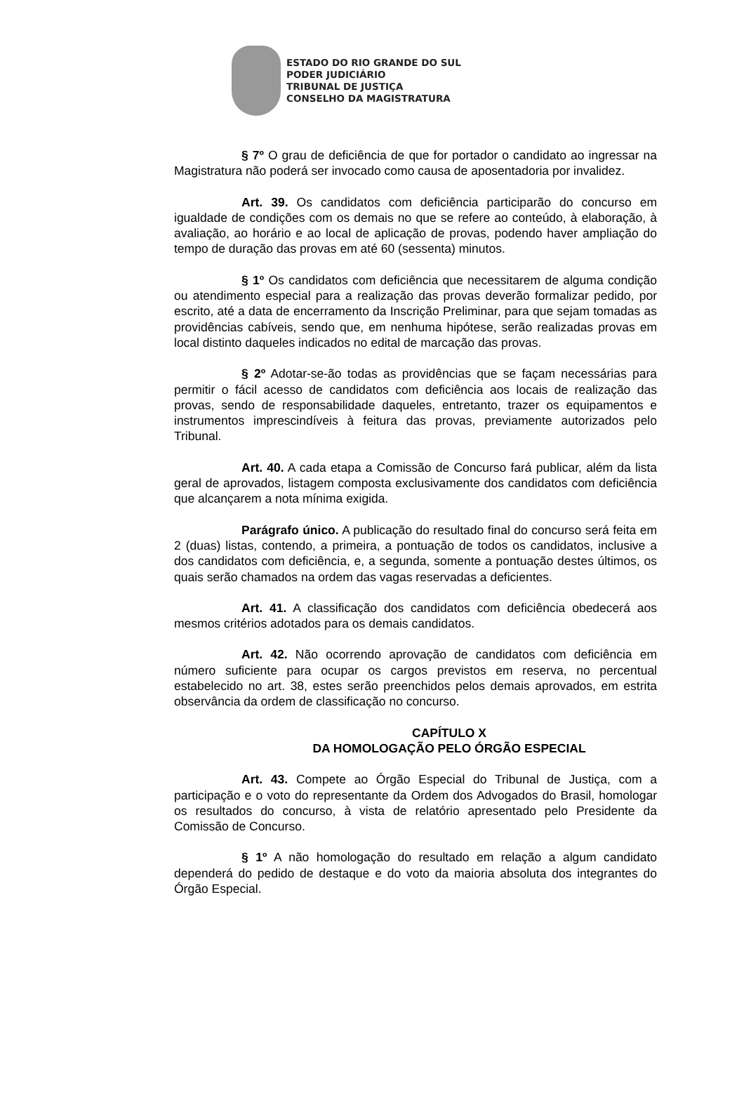ESTADO DO RIO GRANDE DO SUL
PODER JUDICIÁRIO
TRIBUNAL DE JUSTIÇA
CONSELHO DA MAGISTRATURA
§ 7º O grau de deficiência de que for portador o candidato ao ingressar na Magistratura não poderá ser invocado como causa de aposentadoria por invalidez.
Art. 39. Os candidatos com deficiência participarão do concurso em igualdade de condições com os demais no que se refere ao conteúdo, à elaboração, à avaliação, ao horário e ao local de aplicação de provas, podendo haver ampliação do tempo de duração das provas em até 60 (sessenta) minutos.
§ 1º Os candidatos com deficiência que necessitarem de alguma condição ou atendimento especial para a realização das provas deverão formalizar pedido, por escrito, até a data de encerramento da Inscrição Preliminar, para que sejam tomadas as providências cabíveis, sendo que, em nenhuma hipótese, serão realizadas provas em local distinto daqueles indicados no edital de marcação das provas.
§ 2º Adotar-se-ão todas as providências que se façam necessárias para permitir o fácil acesso de candidatos com deficiência aos locais de realização das provas, sendo de responsabilidade daqueles, entretanto, trazer os equipamentos e instrumentos imprescindíveis à feitura das provas, previamente autorizados pelo Tribunal.
Art. 40. A cada etapa a Comissão de Concurso fará publicar, além da lista geral de aprovados, listagem composta exclusivamente dos candidatos com deficiência que alcançarem a nota mínima exigida.
Parágrafo único. A publicação do resultado final do concurso será feita em 2 (duas) listas, contendo, a primeira, a pontuação de todos os candidatos, inclusive a dos candidatos com deficiência, e, a segunda, somente a pontuação destes últimos, os quais serão chamados na ordem das vagas reservadas a deficientes.
Art. 41. A classificação dos candidatos com deficiência obedecerá aos mesmos critérios adotados para os demais candidatos.
Art. 42. Não ocorrendo aprovação de candidatos com deficiência em número suficiente para ocupar os cargos previstos em reserva, no percentual estabelecido no art. 38, estes serão preenchidos pelos demais aprovados, em estrita observância da ordem de classificação no concurso.
CAPÍTULO X
DA HOMOLOGAÇÃO PELO ÓRGÃO ESPECIAL
Art. 43. Compete ao Órgão Especial do Tribunal de Justiça, com a participação e o voto do representante da Ordem dos Advogados do Brasil, homologar os resultados do concurso, à vista de relatório apresentado pelo Presidente da Comissão de Concurso.
§ 1º A não homologação do resultado em relação a algum candidato dependerá do pedido de destaque e do voto da maioria absoluta dos integrantes do Órgão Especial.